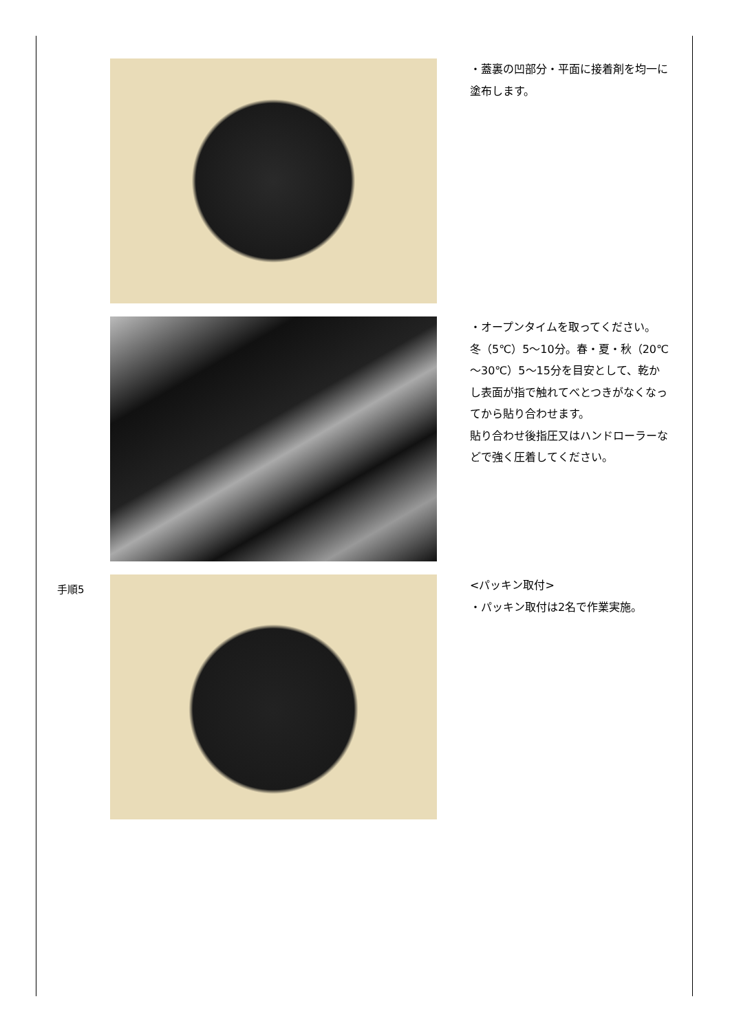・蓋裏の凹部分・平面に接着剤を均一に塗布します。
・オープンタイムを取ってください。
冬（5℃）5～10分。春・夏・秋（20℃～30℃）5～15分を目安として、乾かし表面が指で触れてべとつきがなくなってから貼り合わせます。
貼り合わせ後指圧又はハンドローラーなどで強く圧着してください。
手順5
<パッキン取付>
・パッキン取付は2名で作業実施。